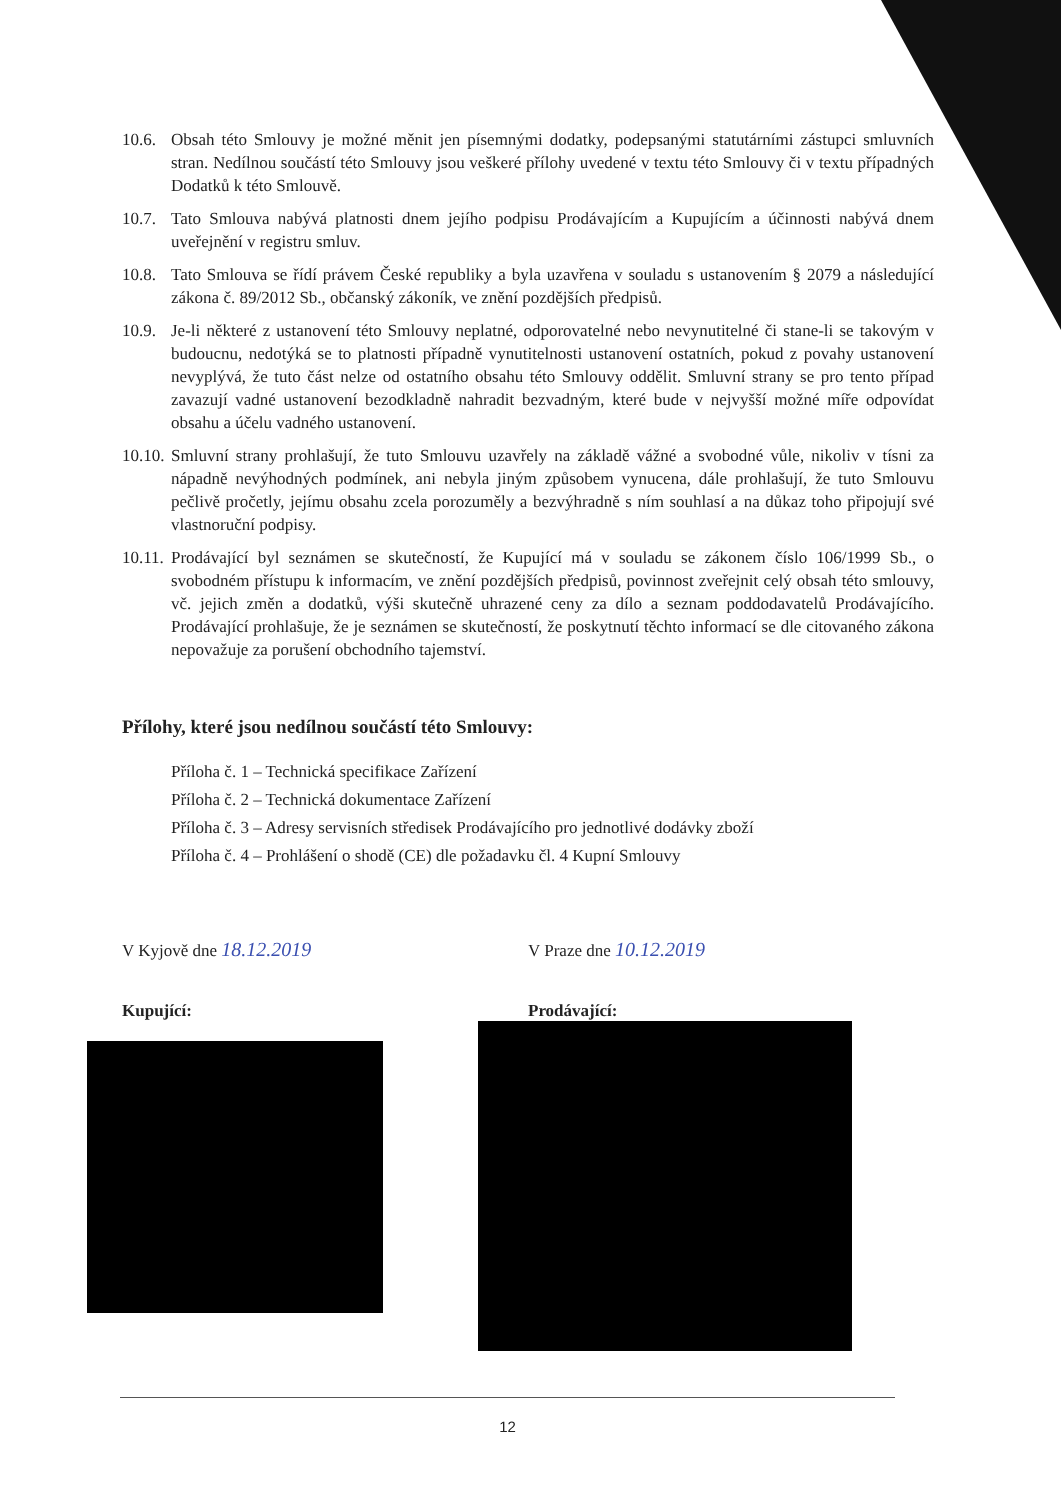10.6. Obsah této Smlouvy je možné měnit jen písemnými dodatky, podepsanými statutárními zástupci smluvních stran. Nedílnou součástí této Smlouvy jsou veškeré přílohy uvedené v textu této Smlouvy či v textu případných Dodatků k této Smlouvě.
10.7. Tato Smlouva nabývá platnosti dnem jejího podpisu Prodávajícím a Kupujícím a účinnosti nabývá dnem uveřejnění v registru smluv.
10.8. Tato Smlouva se řídí právem České republiky a byla uzavřena v souladu s ustanovením § 2079 a následující zákona č. 89/2012 Sb., občanský zákoník, ve znění pozdějších předpisů.
10.9. Je-li některé z ustanovení této Smlouvy neplatné, odporovatelné nebo nevynutitelné či stane-li se takovým v budoucnu, nedotýká se to platnosti případně vynutitelnosti ustanovení ostatních, pokud z povahy ustanovení nevyplývá, že tuto část nelze od ostatního obsahu této Smlouvy oddělit. Smluvní strany se pro tento případ zavazují vadné ustanovení bezodkladně nahradit bezvadným, které bude v nejvyšší možné míře odpovídat obsahu a účelu vadného ustanovení.
10.10. Smluvní strany prohlašují, že tuto Smlouvu uzavřely na základě vážné a svobodné vůle, nikoliv v tísni za nápadně nevýhodných podmínek, ani nebyla jiným způsobem vynucena, dále prohlašují, že tuto Smlouvu pečlivě pročetly, jejímu obsahu zcela porozuměly a bezvýhradně s ním souhlasí a na důkaz toho připojují své vlastnoruční podpisy.
10.11. Prodávající byl seznámen se skutečností, že Kupující má v souladu se zákonem číslo 106/1999 Sb., o svobodném přístupu k informacím, ve znění pozdějších předpisů, povinnost zveřejnit celý obsah této smlouvy, vč. jejich změn a dodatků, výši skutečně uhrazené ceny za dílo a seznam poddodavatelů Prodávajícího. Prodávající prohlašuje, že je seznámen se skutečností, že poskytnutí těchto informací se dle citovaného zákona nepovažuje za porušení obchodního tajemství.
Přílohy, které jsou nedílnou součástí této Smlouvy:
Příloha č. 1 – Technická specifikace Zařízení
Příloha č. 2 – Technická dokumentace Zařízení
Příloha č. 3 – Adresy servisních středisek Prodávajícího pro jednotlivé dodávky zboží
Příloha č. 4 – Prohlášení o shodě (CE) dle požadavku čl. 4 Kupní Smlouvy
V Kyjově dne 18.12.2019
Kupující:
V Praze dne 10.12.2019
Prodávající:
12